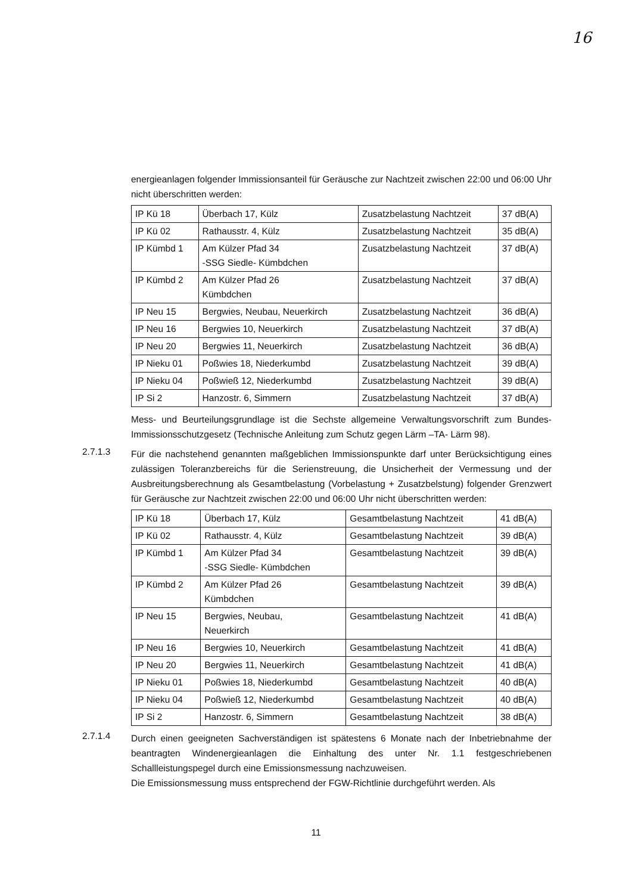16
energieanlagen folgender Immissionsanteil für Geräusche zur Nachtzeit zwischen 22:00 und 06:00 Uhr nicht überschritten werden:
| IP Kü 18 | Überbach 17, Külz | Zusatzbelastung Nachtzeit | 37 dB(A) |
| IP Kü 02 | Rathausstr. 4, Külz | Zusatzbelastung Nachtzeit | 35 dB(A) |
| IP Kümbd 1 | Am Külzer Pfad 34 -SSG Siedle- Kümbdchen | Zusatzbelastung Nachtzeit | 37 dB(A) |
| IP Kümbd 2 | Am Külzer Pfad 26 Kümbdchen | Zusatzbelastung Nachtzeit | 37 dB(A) |
| IP Neu 15 | Bergwies, Neubau, Neuerkirch | Zusatzbelastung Nachtzeit | 36 dB(A) |
| IP Neu 16 | Bergwies 10, Neuerkirch | Zusatzbelastung Nachtzeit | 37 dB(A) |
| IP Neu 20 | Bergwies 11, Neuerkirch | Zusatzbelastung Nachtzeit | 36 dB(A) |
| IP Nieku 01 | Poßwies 18, Niederkumbd | Zusatzbelastung Nachtzeit | 39 dB(A) |
| IP Nieku 04 | Poßwieß 12, Niederkumbd | Zusatzbelastung Nachtzeit | 39 dB(A) |
| IP Si 2 | Hanzostr. 6, Simmern | Zusatzbelastung Nachtzeit | 37 dB(A) |
Mess- und Beurteilungsgrundlage ist die Sechste allgemeine Verwaltungsvorschrift zum Bundes-Immissionsschutzgesetz (Technische Anleitung zum Schutz gegen Lärm –TA- Lärm 98).
2.7.1.3
Für die nachstehend genannten maßgeblichen Immissionspunkte darf unter Berücksichtigung eines zulässigen Toleranzbereichs für die Serienstreuung, die Unsicherheit der Vermessung und der Ausbreitungsberechnung als Gesamtbelastung (Vorbelastung + Zusatzbelstung) folgender Grenzwert für Geräusche zur Nachtzeit zwischen 22:00 und 06:00 Uhr nicht überschritten werden:
| IP Kü 18 | Überbach 17, Külz | Gesamtbelastung Nachtzeit | 41 dB(A) |
| IP Kü 02 | Rathausstr. 4, Külz | Gesamtbelastung Nachtzeit | 39 dB(A) |
| IP Kümbd 1 | Am Külzer Pfad 34 -SSG Siedle- Kümbdchen | Gesamtbelastung Nachtzeit | 39 dB(A) |
| IP Kümbd 2 | Am Külzer Pfad 26 Kümbdchen | Gesamtbelastung Nachtzeit | 39 dB(A) |
| IP Neu 15 | Bergwies, Neubau, Neuerkirch | Gesamtbelastung Nachtzeit | 41 dB(A) |
| IP Neu 16 | Bergwies 10, Neuerkirch | Gesamtbelastung Nachtzeit | 41 dB(A) |
| IP Neu 20 | Bergwies 11, Neuerkirch | Gesamtbelastung Nachtzeit | 41 dB(A) |
| IP Nieku 01 | Poßwies 18, Niederkumbd | Gesamtbelastung Nachtzeit | 40 dB(A) |
| IP Nieku 04 | Poßwieß 12, Niederkumbd | Gesamtbelastung Nachtzeit | 40 dB(A) |
| IP Si 2 | Hanzostr. 6, Simmern | Gesamtbelastung Nachtzeit | 38 dB(A) |
2.7.1.4
Durch einen geeigneten Sachverständigen ist spätestens 6 Monate nach der Inbetriebnahme der beantragten Windenergieanlagen die Einhaltung des unter Nr. 1.1 festgeschriebenen Schallleistungspegel durch eine Emissionsmessung nachzuweisen.
Die Emissionsmessung muss entsprechend der FGW-Richtlinie durchgeführt werden. Als
11